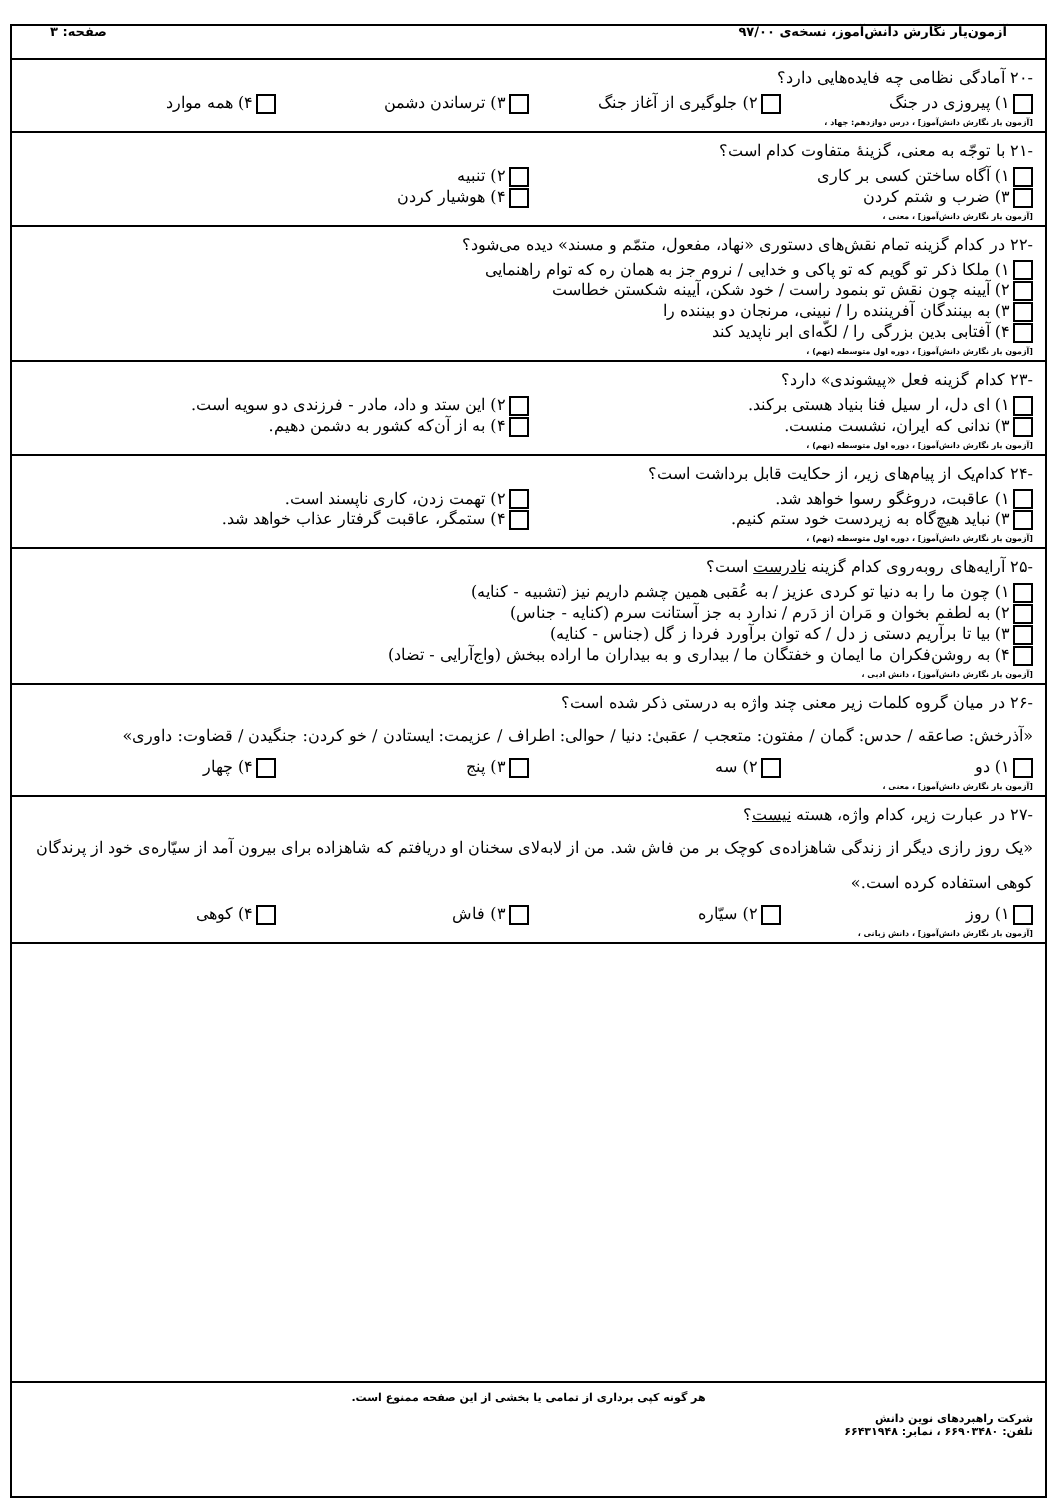آزمون‌یار نگارش دانش‌آموز، نسخه‌ی ۹۷/۰۰ صفحه: ۳
-۲۰ آمادگی نظامی چه فایده‌هایی دارد؟
۱) پیروزی در جنگ ۲) جلوگیری از آغاز جنگ ۳) ترساندن دشمن ۴) همه موارد
[آزمون یار نگارش دانش‌آموز] ، درس دوازدهم: جهاد ،
-۲۱ با توجّه به معنی، گزینهٔ متفاوت کدام است؟
۱) آگاه ساختن کسی بر کاری ۲) تنبیه ۳) ضرب و شتم کردن ۴) هوشیار کردن
[آزمون یار نگارش دانش‌آموز] ، معنی ،
-۲۲ در کدام گزینه تمام نقش‌های دستوری «نهاد، مفعول، متمّم و مسند» دیده می‌شود؟
۱) ملکا ذکر تو گویم که تو پاکی و خدایی / نروم جز به همان ره که توام راهنمایی ۲) آیینه چون نقش تو بنمود راست / خود شکن، آیینه شکستن خطاست ۳) به بینندگان آفریننده را / نبینی، مرنجان دو بیننده را ۴) آفتابی بدین بزرگی را / لکّه‌ای ابر ناپدید کند
[آزمون یار نگارش دانش‌آموز] ، دوره اول متوسطه (نهم) ،
-۲۳ کدام گزینه فعل «پیشوندی» دارد؟
۱) ای دل، ار سیل فنا بنیاد هستی برکند. ۲) این ستد و داد، مادر - فرزندی دو سویه است. ۳) ندانی که ایران، نشست منست. ۴) به از آن‌که کشور به دشمن دهیم.
[آزمون یار نگارش دانش‌آموز] ، دوره اول متوسطه (نهم) ،
-۲۴ کدام‌یک از پیام‌های زیر، از حکایت قابل برداشت است؟
۱) عاقبت، دروغگو رسوا خواهد شد. ۲) تهمت زدن، کاری ناپسند است. ۳) نباید هیچ‌گاه به زیردست خود ستم کنیم. ۴) ستمگر، عاقبت گرفتار عذاب خواهد شد.
[آزمون یار نگارش دانش‌آموز] ، دوره اول متوسطه (نهم) ،
-۲۵ آرایه‌های روبه‌روی کدام گزینه نادرست است؟
۱) چون ما را به دنیا تو کردی عزیز / به عُقبی همین چشم داریم نیز (تشبیه - کنایه) ۲) به لطفم بخوان و مَران از دَرم / ندارد به جز آستانت سرم (کنایه - جناس) ۳) بیا تا برآریم دستی ز دل / که توان برآورد فردا ز گل (جناس - کنایه) ۴) به روشن‌فکران ما ایمان و خفتگان ما / بیداری و به بیداران ما اراده ببخش (واج‌آرایی - تضاد)
[آزمون یار نگارش دانش‌آموز] ، دانش ادبی ،
-۲۶ در میان گروه کلمات زیر معنی چند واژه به درستی ذکر شده است؟
«آذرخش: صاعقه / حدس: گمان / مفتون: متعجب / عقبیٰ: دنیا / حوالی: اطراف / عزیمت: ایستادن / خو کردن: جنگیدن / قضاوت: داوری»
۱) دو ۲) سه ۳) پنج ۴) چهار
[آزمون یار نگارش دانش‌آموز] ، معنی ،
-۲۷ در عبارت زیر، کدام واژه، هسته نیست؟
«یک روز رازی دیگر از زندگی شاهزاده‌ی کوچک بر من فاش شد. من از لابه‌لای سخنان او دریافتم که شاهزاده برای بیرون آمد از سیّاره‌ی خود از پرندگان کوهی استفاده کرده است.»
۱) روز ۲) سیّاره ۳) فاش ۴) کوهی
[آزمون یار نگارش دانش‌آموز] ، دانش زبانی ،
هر گونه کپی برداری از تمامی یا بخشی از این صفحه ممنوع است.
شرکت راهبردهای نوین دانش
تلفن: ۶۶۹۰۳۴۸۰ ، نمابر: ۶۶۴۳۱۹۴۸